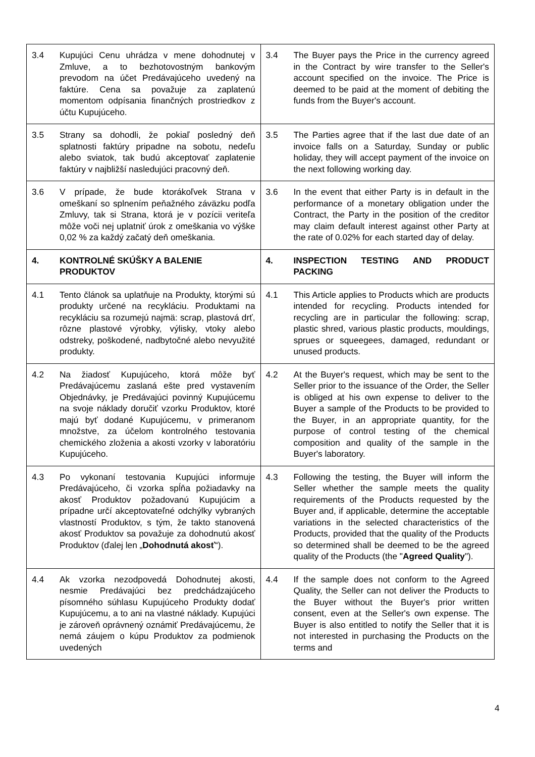| 3.4 Kupujúci Cenu uhrádza v mene dohodnutej v Zmluve, a to bezhotovostným bankovým prevodom na účet Predávajúceho uvedený na faktúre. Cena sa považuje za zaplatenú momentom odpísania finančných prostriedkov z účtu Kupujúceho. | 3.4 The Buyer pays the Price in the currency agreed in the Contract by wire transfer to the Seller's account specified on the invoice. The Price is deemed to be paid at the moment of debiting the funds from the Buyer's account. |
| 3.5 Strany sa dohodli, že pokiaľ posledný deň splatnosti faktúry pripadne na sobotu, nedeľu alebo sviatok, tak budú akceptovať zaplatenie faktúry v najbližší nasledujúci pracovný deň. | 3.5 The Parties agree that if the last due date of an invoice falls on a Saturday, Sunday or public holiday, they will accept payment of the invoice on the next following working day. |
| 3.6 V prípade, že bude ktorákoľvek Strana v omeškaní so splnením peňažného záväzku podľa Zmluvy, tak si Strana, ktorá je v pozícii veriteľa môže voči nej uplatniť úrok z omeškania vo výške 0,02 % za každý začatý deň omeškania. | 3.6 In the event that either Party is in default in the performance of a monetary obligation under the Contract, the Party in the position of the creditor may claim default interest against other Party at the rate of 0.02% for each started day of delay. |
| 4. KONTROLNÉ SKÚŠKY A BALENIE PRODUKTOV | 4. INSPECTION TESTING AND PRODUCT PACKING |
| 4.1 Tento článok sa uplatňuje na Produkty, ktorými sú produkty určené na recykláciu. Produktami na recykláciu sa rozumejú najmä: scrap, plastová drť, rôzne plastové výrobky, výlisky, vtoky alebo odstreky, poškodené, nadbytočné alebo nevyužité produkty. | 4.1 This Article applies to Products which are products intended for recycling. Products intended for recycling are in particular the following: scrap, plastic shred, various plastic products, mouldings, sprues or squeegees, damaged, redundant or unused products. |
| 4.2 Na žiadosť Kupujúceho, ktorá môže byť Predávajúcemu zaslaná ešte pred vystavením Objednávky, je Predávajúci povinný Kupujúcemu na svoje náklady doručiť vzorku Produktov, ktoré majú byť dodané Kupujúcemu, v primeranom množstve, za účelom kontrolného testovania chemického zloženia a akosti vzorky v laboratóriu Kupujúceho. | 4.2 At the Buyer's request, which may be sent to the Seller prior to the issuance of the Order, the Seller is obliged at his own expense to deliver to the Buyer a sample of the Products to be provided to the Buyer, in an appropriate quantity, for the purpose of control testing of the chemical composition and quality of the sample in the Buyer's laboratory. |
| 4.3 Po vykonaní testovania Kupujúci informuje Predávajúceho, či vzorka spĺňa požiadavky na akosť Produktov požadovanú Kupujúcim a prípadne určí akceptovateľné odchýlky vybraných vlastností Produktov, s tým, že takto stanovená akosť Produktov sa považuje za dohodnutú akosť Produktov (ďalej len „ Dohodnutá akosť “). | 4.3 Following the testing, the Buyer will inform the Seller whether the sample meets the quality requirements of the Products requested by the Buyer and, if applicable, determine the acceptable variations in the selected characteristics of the Products, provided that the quality of the Products so determined shall be deemed to be the agreed quality of the Products (the " Agreed Quality "). |
| 4.4 Ak vzorka nezodpovedá Dohodnutej akosti, nesmie Predávajúci bez predchádzajúceho písomného súhlasu Kupujúceho Produkty dodať Kupujúcemu, a to ani na vlastné náklady. Kupujúci je zároveň oprávnený oznámiť Predávajúcemu, že nemá záujem o kúpu Produktov za podmienok uvedených | 4.4 If the sample does not conform to the Agreed Quality, the Seller can not deliver the Products to the Buyer without the Buyer's prior written consent, even at the Seller's own expense. The Buyer is also entitled to notify the Seller that it is not interested in purchasing the Products on the terms and |
4